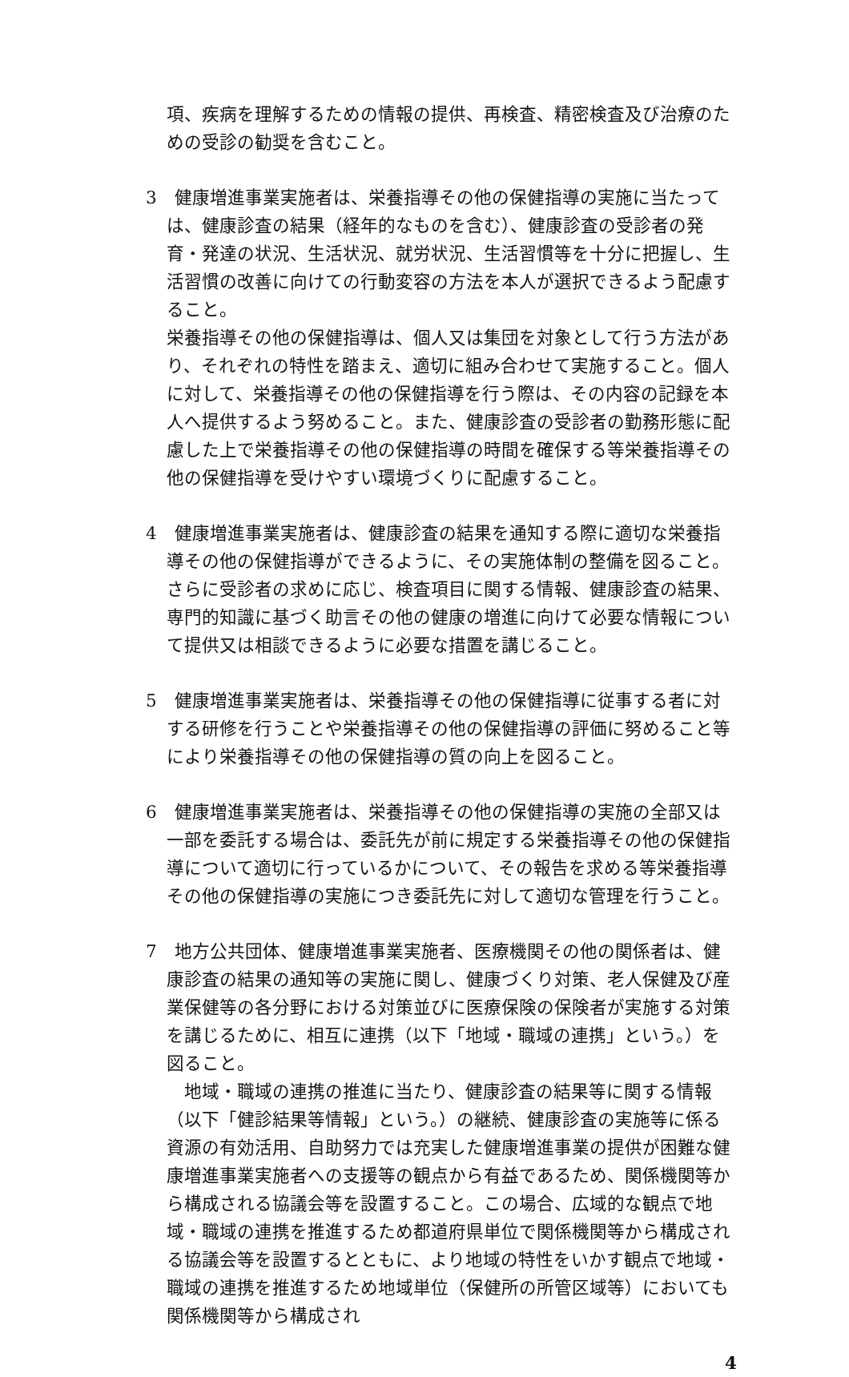項、疾病を理解するための情報の提供、再検査、精密検査及び治療のための受診の勧奨を含むこと。
3　健康増進事業実施者は、栄養指導その他の保健指導の実施に当たっては、健康診査の結果（経年的なものを含む）、健康診査の受診者の発育・発達の状況、生活状況、就労状況、生活習慣等を十分に把握し、生活習慣の改善に向けての行動変容の方法を本人が選択できるよう配慮すること。
栄養指導その他の保健指導は、個人又は集団を対象として行う方法があり、それぞれの特性を踏まえ、適切に組み合わせて実施すること。個人に対して、栄養指導その他の保健指導を行う際は、その内容の記録を本人へ提供するよう努めること。また、健康診査の受診者の勤務形態に配慮した上で栄養指導その他の保健指導の時間を確保する等栄養指導その他の保健指導を受けやすい環境づくりに配慮すること。
4　健康増進事業実施者は、健康診査の結果を通知する際に適切な栄養指導その他の保健指導ができるように、その実施体制の整備を図ること。さらに受診者の求めに応じ、検査項目に関する情報、健康診査の結果、専門的知識に基づく助言その他の健康の増進に向けて必要な情報について提供又は相談できるように必要な措置を講じること。
5　健康増進事業実施者は、栄養指導その他の保健指導に従事する者に対する研修を行うことや栄養指導その他の保健指導の評価に努めること等により栄養指導その他の保健指導の質の向上を図ること。
6　健康増進事業実施者は、栄養指導その他の保健指導の実施の全部又は一部を委託する場合は、委託先が前に規定する栄養指導その他の保健指導について適切に行っているかについて、その報告を求める等栄養指導その他の保健指導の実施につき委託先に対して適切な管理を行うこと。
7　地方公共団体、健康増進事業実施者、医療機関その他の関係者は、健康診査の結果の通知等の実施に関し、健康づくり対策、老人保健及び産業保健等の各分野における対策並びに医療保険の保険者が実施する対策を講じるために、相互に連携（以下「地域・職域の連携」という。）を図ること。
　地域・職域の連携の推進に当たり、健康診査の結果等に関する情報（以下「健診結果等情報」という。）の継続、健康診査の実施等に係る資源の有効活用、自助努力では充実した健康増進事業の提供が困難な健康増進事業実施者への支援等の観点から有益であるため、関係機関等から構成される協議会等を設置すること。この場合、広域的な観点で地域・職域の連携を推進するため都道府県単位で関係機関等から構成される協議会等を設置するとともに、より地域の特性をいかす観点で地域・職域の連携を推進するため地域単位（保健所の所管区域等）においても関係機関等から構成され
4